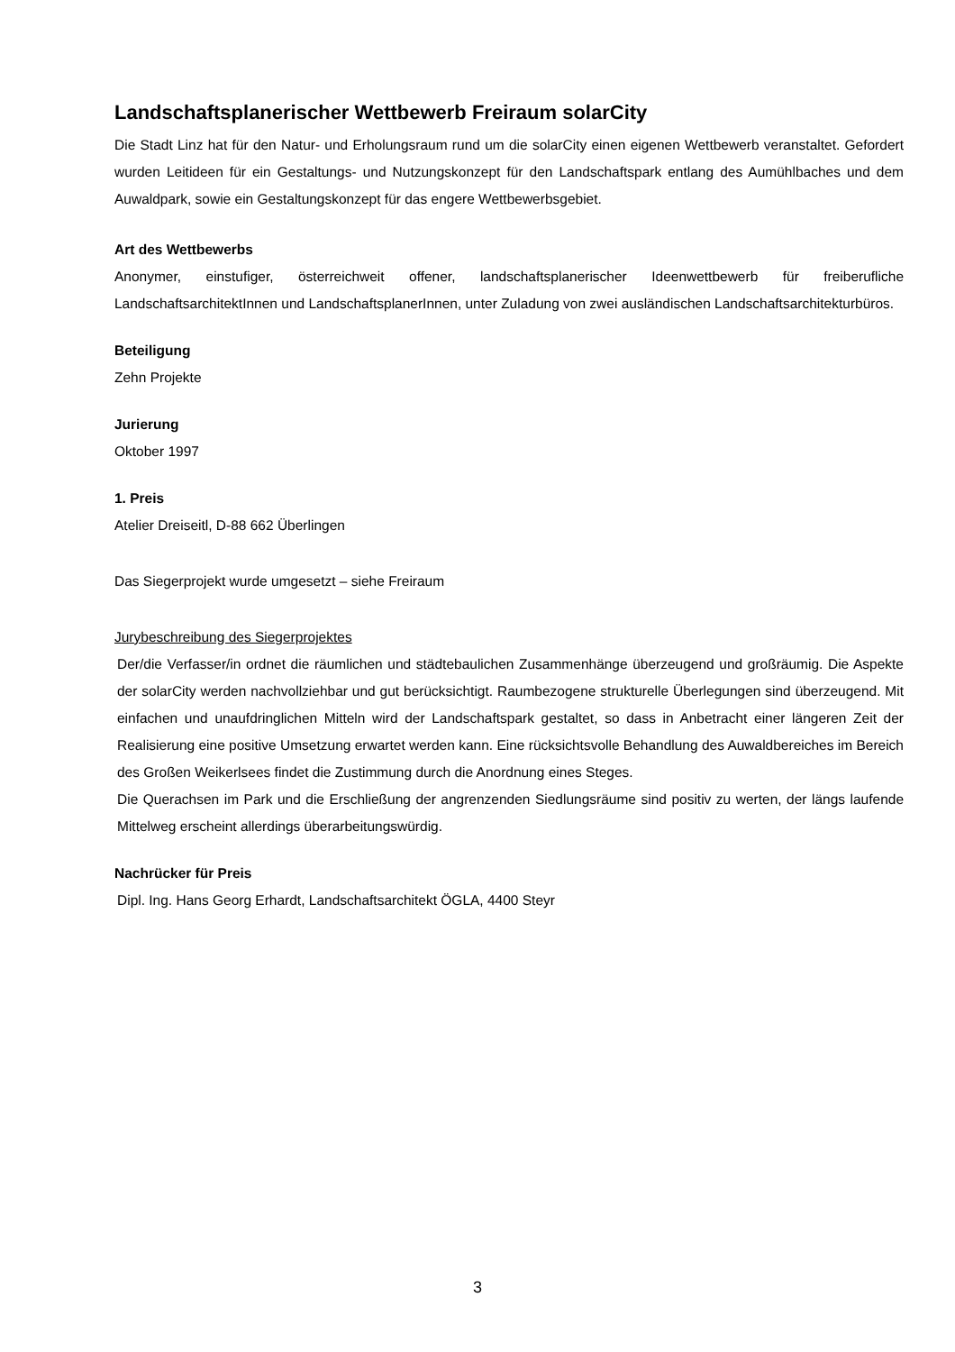Landschaftsplanerischer Wettbewerb Freiraum solarCity
Die Stadt Linz hat für den Natur- und Erholungsraum rund um die solarCity einen eigenen Wettbewerb veranstaltet. Gefordert wurden Leitideen für ein Gestaltungs- und Nutzungskonzept für den Landschaftspark entlang des Aumühlbaches und dem Auwaldpark, sowie ein Gestaltungskonzept für das engere Wettbewerbsgebiet.
Art des Wettbewerbs
Anonymer, einstufiger, österreichweit offener, landschaftsplanerischer Ideenwettbewerb für freiberufliche LandschaftsarchitektInnen und LandschaftsplanerInnen, unter Zuladung von zwei ausländischen Landschaftsarchitekturbüros.
Beteiligung
Zehn Projekte
Jurierung
Oktober 1997
1. Preis
Atelier Dreiseitl, D-88 662 Überlingen
Das Siegerprojekt wurde umgesetzt – siehe Freiraum
Jurybeschreibung des Siegerprojektes
Der/die Verfasser/in ordnet die räumlichen und städtebaulichen Zusammenhänge überzeugend und großräumig. Die Aspekte der solarCity werden nachvollziehbar und gut berücksichtigt. Raumbezogene strukturelle Überlegungen sind überzeugend. Mit einfachen und unaufdringlichen Mitteln wird der Landschaftspark gestaltet, so dass in Anbetracht einer längeren Zeit der Realisierung eine positive Umsetzung erwartet werden kann. Eine rücksichtsvolle Behandlung des Auwaldbereiches im Bereich des Großen Weikerlsees findet die Zustimmung durch die Anordnung eines Steges.
Die Querachsen im Park und die Erschließung der angrenzenden Siedlungsräume sind positiv zu werten, der längs laufende Mittelweg erscheint allerdings überarbeitungswürdig.
Nachrücker für Preis
Dipl. Ing. Hans Georg Erhardt, Landschaftsarchitekt ÖGLA, 4400 Steyr
3